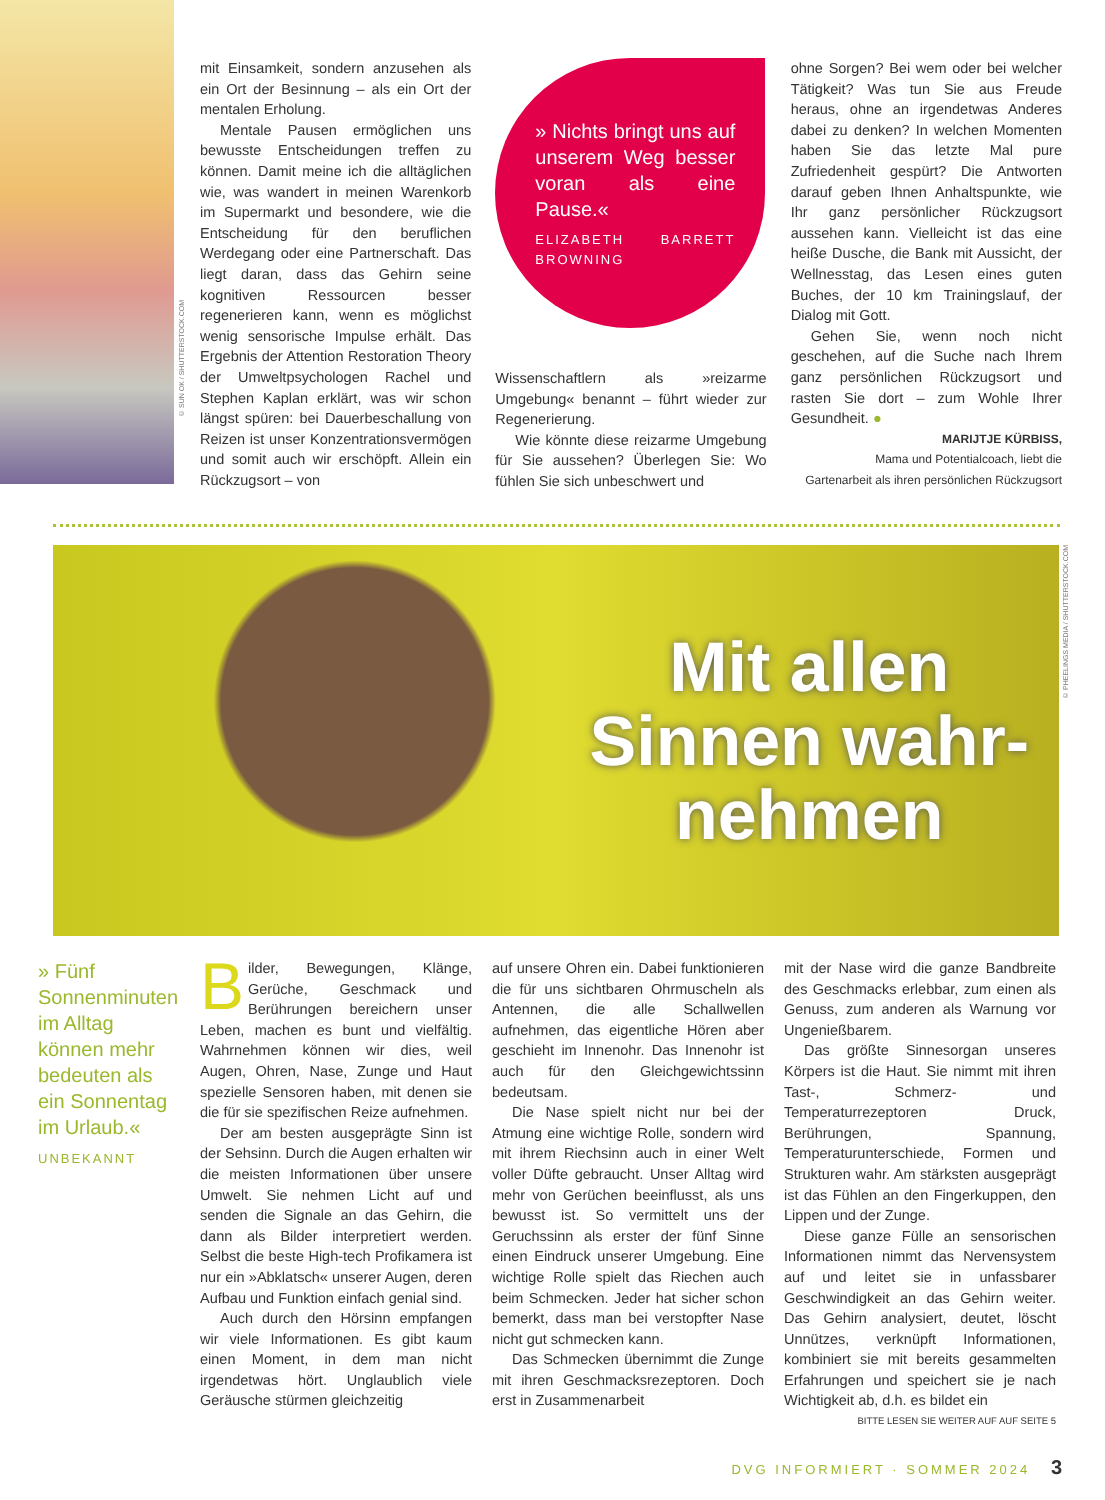© SUN OK / SHUTTERSTOCK.COM
mit Einsamkeit, sondern anzusehen als ein Ort der Besinnung – als ein Ort der mentalen Erholung.
Mentale Pausen ermöglichen uns bewusste Entscheidungen treffen zu können. Damit meine ich die alltäglichen wie, was wandert in meinen Warenkorb im Supermarkt und besondere, wie die Entscheidung für den beruflichen Werdegang oder eine Partnerschaft. Das liegt daran, dass das Gehirn seine kognitiven Ressourcen besser regenerieren kann, wenn es möglichst wenig sensorische Impulse erhält. Das Ergebnis der Attention Restoration Theory der Umweltpsychologen Rachel und Stephen Kaplan erklärt, was wir schon längst spüren: bei Dauerbeschallung von Reizen ist unser Konzentrationsvermögen und somit auch wir erschöpft. Allein ein Rückzugsort – von
» Nichts bringt uns auf unserem Weg besser voran als eine Pause.«
ELIZABETH BARRETT BROWNING
Wissenschaftlern als »reizarme Umgebung« benannt – führt wieder zur Regenerierung.
Wie könnte diese reizarme Umgebung für Sie aussehen? Überlegen Sie: Wo fühlen Sie sich unbeschwert und
ohne Sorgen? Bei wem oder bei welcher Tätigkeit? Was tun Sie aus Freude heraus, ohne an irgendetwas Anderes dabei zu denken? In welchen Momenten haben Sie das letzte Mal pure Zufriedenheit gespürt? Die Antworten darauf geben Ihnen Anhaltspunkte, wie Ihr ganz persönlicher Rückzugsort aussehen kann. Vielleicht ist das eine heiße Dusche, die Bank mit Aussicht, der Wellnesstag, das Lesen eines guten Buches, der 10 km Trainingslauf, der Dialog mit Gott.
Gehen Sie, wenn noch nicht geschehen, auf die Suche nach Ihrem ganz persönlichen Rückzugsort und rasten Sie dort – zum Wohle Ihrer Gesundheit. ●
MARIJTJE KÜRBISS,
Mama und Potentialcoach, liebt die Gartenarbeit als ihren persönlichen Rückzugsort
Mit allen
Sinnen wahr-
nehmen
© PHEELINGS MEDIA / SHUTTERSTOCK.COM
» Fünf Sonnenminuten im Alltag können mehr bedeuten als ein Sonnentag im Urlaub.«
UNBEKANNT
Bilder, Bewegungen, Klänge, Gerüche, Geschmack und Berührungen bereichern unser Leben, machen es bunt und vielfältig. Wahrnehmen können wir dies, weil Augen, Ohren, Nase, Zunge und Haut spezielle Sensoren haben, mit denen sie die für sie spezifischen Reize aufnehmen.
Der am besten ausgeprägte Sinn ist der Sehsinn. Durch die Augen erhalten wir die meisten Informationen über unsere Umwelt. Sie nehmen Licht auf und senden die Signale an das Gehirn, die dann als Bilder interpretiert werden. Selbst die beste High-tech Profikamera ist nur ein »Abklatsch« unserer Augen, deren Aufbau und Funktion einfach genial sind.
Auch durch den Hörsinn empfangen wir viele Informationen. Es gibt kaum einen Moment, in dem man nicht irgendetwas hört. Unglaublich viele Geräusche stürmen gleichzeitig
auf unsere Ohren ein. Dabei funktionieren die für uns sichtbaren Ohrmuscheln als Antennen, die alle Schallwellen aufnehmen, das eigentliche Hören aber geschieht im Innenohr. Das Innenohr ist auch für den Gleichgewichtssinn bedeutsam.
Die Nase spielt nicht nur bei der Atmung eine wichtige Rolle, sondern wird mit ihrem Riechsinn auch in einer Welt voller Düfte gebraucht. Unser Alltag wird mehr von Gerüchen beeinflusst, als uns bewusst ist. So vermittelt uns der Geruchssinn als erster der fünf Sinne einen Eindruck unserer Umgebung. Eine wichtige Rolle spielt das Riechen auch beim Schmecken. Jeder hat sicher schon bemerkt, dass man bei verstopfter Nase nicht gut schmecken kann.
Das Schmecken übernimmt die Zunge mit ihren Geschmacksrezeptoren. Doch erst in Zusammenarbeit
mit der Nase wird die ganze Bandbreite des Geschmacks erlebbar, zum einen als Genuss, zum anderen als Warnung vor Ungenießbarem.
Das größte Sinnesorgan unseres Körpers ist die Haut. Sie nimmt mit ihren Tast-, Schmerz- und Temperaturrezeptoren Druck, Berührungen, Spannung, Temperaturunterschiede, Formen und Strukturen wahr. Am stärksten ausgeprägt ist das Fühlen an den Fingerkuppen, den Lippen und der Zunge.
Diese ganze Fülle an sensorischen Informationen nimmt das Nervensystem auf und leitet sie in unfassbarer Geschwindigkeit an das Gehirn weiter. Das Gehirn analysiert, deutet, löscht Unnützes, verknüpft Informationen, kombiniert sie mit bereits gesammelten Erfahrungen und speichert sie je nach Wichtigkeit ab, d.h. es bildet ein
BITTE LESEN SIE WEITER AUF AUF SEITE 5
DVG INFORMIERT · SOMMER 2024 3